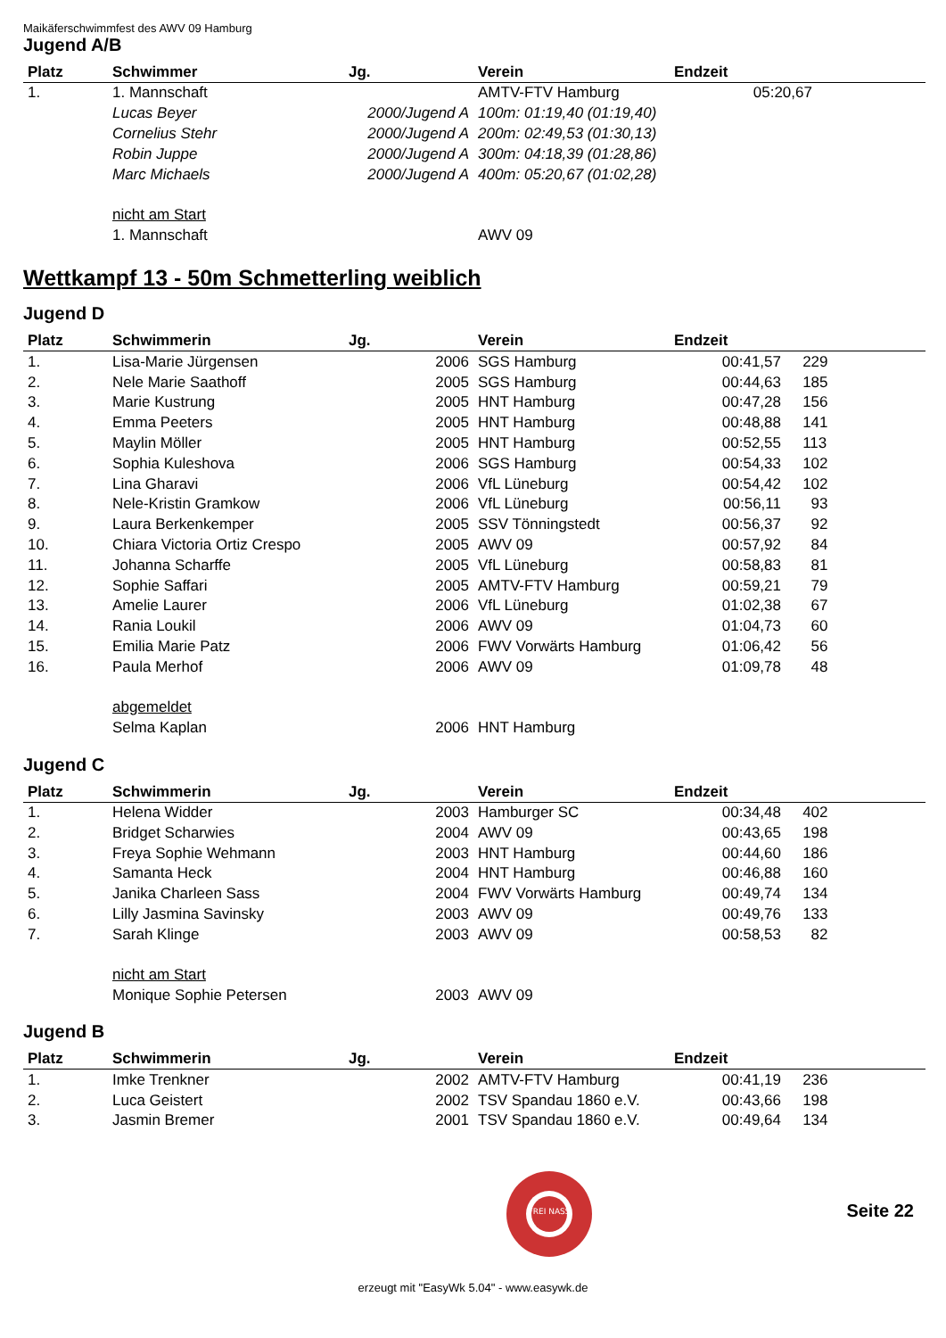Maikäferschwimmfest des AWV 09 Hamburg
Jugend A/B
| Platz | Schwimmer | Jg. | Verein | Endzeit | |
| --- | --- | --- | --- | --- | --- |
| 1. | 1. Mannschaft | | AMTV-FTV Hamburg | 05:20,67 | |
| | Lucas Beyer | 2000/Jugend A | 100m: 01:19,40 (01:19,40) | | |
| | Cornelius Stehr | 2000/Jugend A | 200m: 02:49,53 (01:30,13) | | |
| | Robin Juppe | 2000/Jugend A | 300m: 04:18,39 (01:28,86) | | |
| | Marc Michaels | 2000/Jugend A | 400m: 05:20,67 (01:02,28) | | |
| | nicht am Start | | | | |
| | 1. Mannschaft | | AWV 09 | | |
Wettkampf 13 - 50m Schmetterling weiblich
Jugend D
| Platz | Schwimmerin | Jg. | Verein | Endzeit | |
| --- | --- | --- | --- | --- | --- |
| 1. | Lisa-Marie Jürgensen | 2006 | SGS Hamburg | 00:41,57 | 229 |
| 2. | Nele Marie Saathoff | 2005 | SGS Hamburg | 00:44,63 | 185 |
| 3. | Marie Kustrung | 2005 | HNT Hamburg | 00:47,28 | 156 |
| 4. | Emma Peeters | 2005 | HNT Hamburg | 00:48,88 | 141 |
| 5. | Maylin Möller | 2005 | HNT Hamburg | 00:52,55 | 113 |
| 6. | Sophia Kuleshova | 2006 | SGS Hamburg | 00:54,33 | 102 |
| 7. | Lina Gharavi | 2006 | VfL Lüneburg | 00:54,42 | 102 |
| 8. | Nele-Kristin Gramkow | 2006 | VfL Lüneburg | 00:56,11 | 93 |
| 9. | Laura Berkenkemper | 2005 | SSV Tönningstedt | 00:56,37 | 92 |
| 10. | Chiara Victoria Ortiz Crespo | 2005 | AWV 09 | 00:57,92 | 84 |
| 11. | Johanna Scharffe | 2005 | VfL Lüneburg | 00:58,83 | 81 |
| 12. | Sophie Saffari | 2005 | AMTV-FTV Hamburg | 00:59,21 | 79 |
| 13. | Amelie Laurer | 2006 | VfL Lüneburg | 01:02,38 | 67 |
| 14. | Rania Loukil | 2006 | AWV 09 | 01:04,73 | 60 |
| 15. | Emilia Marie Patz | 2006 | FWV Vorwärts Hamburg | 01:06,42 | 56 |
| 16. | Paula Merhof | 2006 | AWV 09 | 01:09,78 | 48 |
| | abgemeldet | | | | |
| | Selma Kaplan | 2006 | HNT Hamburg | | |
Jugend C
| Platz | Schwimmerin | Jg. | Verein | Endzeit | |
| --- | --- | --- | --- | --- | --- |
| 1. | Helena Widder | 2003 | Hamburger SC | 00:34,48 | 402 |
| 2. | Bridget Scharwies | 2004 | AWV 09 | 00:43,65 | 198 |
| 3. | Freya Sophie Wehmann | 2003 | HNT Hamburg | 00:44,60 | 186 |
| 4. | Samanta Heck | 2004 | HNT Hamburg | 00:46,88 | 160 |
| 5. | Janika Charleen Sass | 2004 | FWV Vorwärts Hamburg | 00:49,74 | 134 |
| 6. | Lilly Jasmina Savinsky | 2003 | AWV 09 | 00:49,76 | 133 |
| 7. | Sarah Klinge | 2003 | AWV 09 | 00:58,53 | 82 |
| | nicht am Start | | | | |
| | Monique Sophie Petersen | 2003 | AWV 09 | | |
Jugend B
| Platz | Schwimmerin | Jg. | Verein | Endzeit | |
| --- | --- | --- | --- | --- | --- |
| 1. | Imke Trenkner | 2002 | AMTV-FTV Hamburg | 00:41,19 | 236 |
| 2. | Luca Geistert | 2002 | TSV Spandau 1860 e.V. | 00:43,66 | 198 |
| 3. | Jasmin Bremer | 2001 | TSV Spandau 1860 e.V. | 00:49,64 | 134 |
FREI NASS
Seite 22
erzeugt mit "EasyWk 5.04" - www.easywk.de